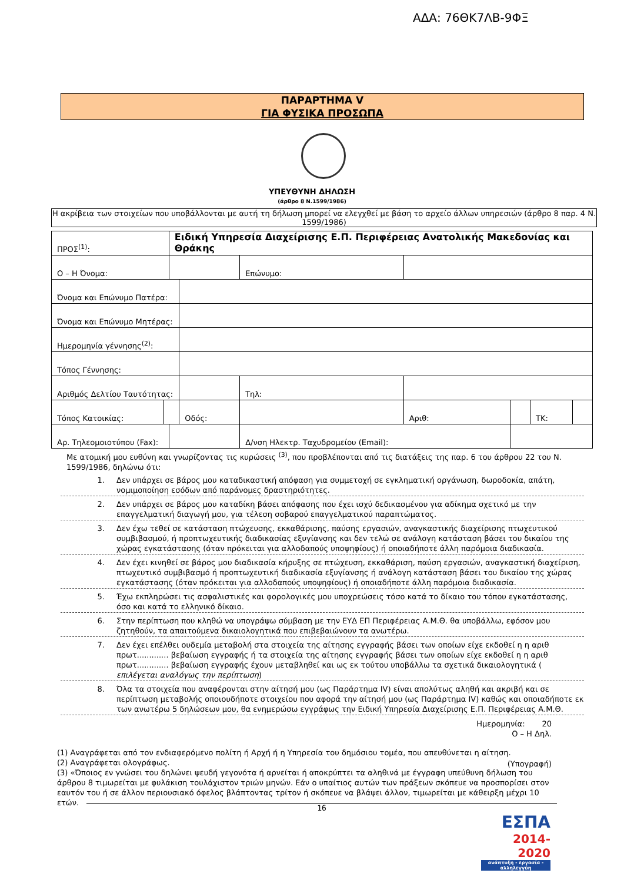ΑΔΑ: 76ΘΚ7ΛΒ-9ΦΞ
ΠΑΡΑΡΤΗΜΑ V
ΓΙΑ ΦΥΣΙΚΑ ΠΡΟΣΩΠΑ
ΥΠΕΥΘΥΝΗ ΔΗΛΩΣΗ
(άρθρο 8 Ν.1599/1986)
Η ακρίβεια των στοιχείων που υποβάλλονται με αυτή τη δήλωση μπορεί να ελεγχθεί με βάση το αρχείο άλλων υπηρεσιών (άρθρο 8 παρ. 4 Ν. 1599/1986)
| ΠΡΟΣ<sup>(1)</sup>: | | Ειδική Υπηρεσία Διαχείρισης Ε.Π. Περιφέρειας Ανατολικής Μακεδονίας και Θράκης | | | | | | | |
| Ο – Η Όνομα: | | | | | Επώνυμο: | | | | |
| Όνομα και Επώνυμο Πατέρα: | | | | | | | | | |
| Όνομα και Επώνυμο Μητέρας: | | | | | | | | | |
| Ημερομηνία γέννησης<sup>(2)</sup>: | | | | | | | | | |
| Τόπος Γέννησης: | | | | | | | | | |
| Αριθμός Δελτίου Ταυτότητας: | | | | | Τηλ: | | | | |
| Τόπος Κατοικίας: | | | Οδός: | | | Αριθ: | | ΤΚ: | |
| Αρ. Τηλεομοιοτύπου (Fax): | | | | | Δ/νση Ηλεκτρ. Ταχυδρομείου (Email): | | | | |
Με ατομική μου ευθύνη και γνωρίζοντας τις κυρώσεις <sup>(3)</sup>, που προβλέπονται από τις διατάξεις της παρ. 6 του άρθρου 22 του Ν. 1599/1986, δηλώνω ότι:
1. Δεν υπάρχει σε βάρος μου καταδικαστική απόφαση για συμμετοχή σε εγκληματική οργάνωση, δωροδοκία, απάτη, νομιμοποίηση εσόδων από παράνομες δραστηριότητες.
2. Δεν υπάρχει σε βάρος μου καταδίκη βάσει απόφασης που έχει ισχύ δεδικασμένου για αδίκημα σχετικό με την επαγγελματική διαγωγή μου, για τέλεση σοβαρού επαγγελματικού παραπτώματος.
3. Δεν έχω τεθεί σε κατάσταση πτώχευσης, εκκαθάρισης, παύσης εργασιών, αναγκαστικής διαχείρισης πτωχευτικού συμβιβασμού, ή προπτωχευτικής διαδικασίας εξυγίανσης και δεν τελώ σε ανάλογη κατάσταση βάσει του δικαίου της χώρας εγκατάστασης (όταν πρόκειται για αλλοδαπούς υποψηφίους) ή οποιαδήποτε άλλη παρόμοια διαδικασία.
4. Δεν έχει κινηθεί σε βάρος μου διαδικασία κήρυξης σε πτώχευση, εκκαθάριση, παύση εργασιών, αναγκαστική διαχείριση, πτωχευτικό συμβιβασμό ή προπτωχευτική διαδικασία εξυγίανσης ή ανάλογη κατάσταση βάσει του δικαίου της χώρας εγκατάστασης (όταν πρόκειται για αλλοδαπούς υποψηφίους) ή οποιαδήποτε άλλη παρόμοια διαδικασία.
5. Έχω εκπληρώσει τις ασφαλιστικές και φορολογικές μου υποχρεώσεις τόσο κατά το δίκαιο του τόπου εγκατάστασης, όσο και κατά το ελληνικό δίκαιο.
6. Στην περίπτωση που κληθώ να υπογράψω σύμβαση με την ΕΥΔ ΕΠ Περιφέρειας Α.Μ.Θ. θα υποβάλλω, εφόσον μου ζητηθούν, τα απαιτούμενα δικαιολογητικά που επιβεβαιώνουν τα ανωτέρω.
7. Δεν έχει επέλθει ουδεμία μεταβολή στα στοιχεία της αίτησης εγγραφής βάσει των οποίων είχε εκδοθεί η η αριθ πρωτ............. βεβαίωση εγγραφής ή τα στοιχεία της αίτησης εγγραφής βάσει των οποίων είχε εκδοθεί η η αριθ πρωτ............. βεβαίωση εγγραφής έχουν μεταβληθεί και ως εκ τούτου υποβάλλω τα σχετικά δικαιολογητικά ( επιλέγεται αναλόγως την περίπτωση)
8. Όλα τα στοιχεία που αναφέρονται στην αίτησή μου (ως Παράρτημα IV) είναι απολύτως αληθή και ακριβή και σε περίπτωση μεταβολής οποιουδήποτε στοιχείου που αφορά την αίτησή μου (ως Παράρτημα IV) καθώς και οποιαδήποτε εκ των ανωτέρω 5 δηλώσεων μου, θα ενημερώσω εγγράφως την Ειδική Υπηρεσία Διαχείρισης Ε.Π. Περιφέρειας Α.Μ.Θ.
Ημερομηνία: 20
Ο – Η Δηλ.
(Υπογραφή)
(1) Αναγράφεται από τον ενδιαφερόμενο πολίτη ή Αρχή ή η Υπηρεσία του δημόσιου τομέα, που απευθύνεται η αίτηση.
(2) Αναγράφεται ολογράφως.
(3) «Όποιος εν γνώσει του δηλώνει ψευδή γεγονότα ή αρνείται ή αποκρύπτει τα αληθινά με έγγραφη υπεύθυνη δήλωση του άρθρου 8 τιμωρείται με φυλάκιση τουλάχιστον τριών μηνών. Εάν ο υπαίτιος αυτών των πράξεων σκόπευε να προσπορίσει στον εαυτόν του ή σε άλλον περιουσιακό όφελος βλάπτοντας τρίτον ή σκόπευε να βλάψει άλλον, τιμωρείται με κάθειρξη μέχρι 10 ετών.
16
ΕΣΠΑ
2014-2020
ανάπτυξη - εργασία - αλληλεγγύη